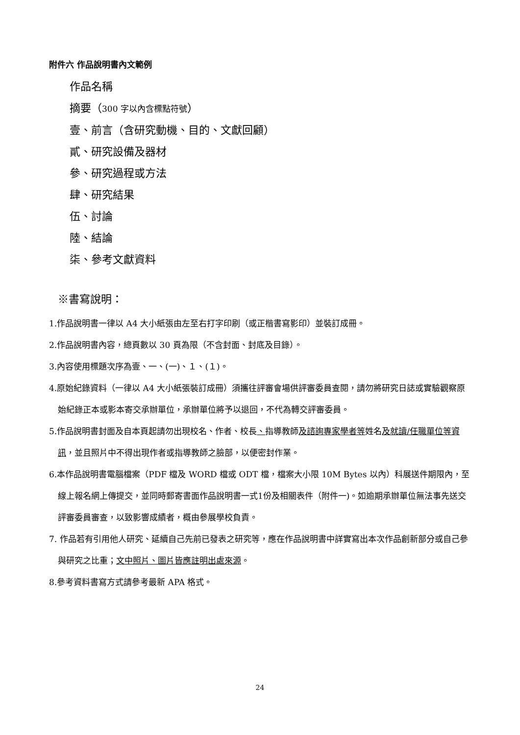附件六 作品說明書內文範例
作品名稱
摘要（300 字以內含標點符號）
壹、前言（含研究動機、目的、文獻回顧）
貳、研究設備及器材
參、研究過程或方法
肆、研究結果
伍、討論
陸、結論
柒、參考文獻資料
※書寫說明：
1.作品說明書一律以 A4 大小紙張由左至右打字印刷（或正楷書寫影印）並裝訂成冊。
2.作品說明書內容，總頁數以 30 頁為限（不含封面、封底及目錄）。
3.內容使用標題次序為壹、一、(一)、１、(１)。
4.原始紀錄資料（一律以 A4 大小紙張裝訂成冊）須攜往評審會場供評審委員查閱，請勿將研究日誌或實驗觀察原始紀錄正本或影本寄交承辦單位，承辦單位將予以退回，不代為轉交評審委員。
5.作品說明書封面及自本頁起請勿出現校名、作者、校長、指導教師及諮詢專家學者等姓名及就讀/任職單位等資訊，並且照片中不得出現作者或指導教師之臉部，以便密封作業。
6.本作品說明書電腦檔案（PDF 檔及 WORD 檔或 ODT 檔，檔案大小限 10M Bytes 以內）科展送件期限內，至線上報名網上傳提交，並同時郵寄書面作品說明書一式1份及相關表件（附件一)。如逾期承辦單位無法事先送交評審委員審查，以致影響成績者，概由參展學校負責。
7. 作品若有引用他人研究、延續自己先前已發表之研究等，應在作品說明書中詳實寫出本次作品創新部分或自己參與研究之比重；文中照片、圖片皆應註明出處來源。
8.參考資料書寫方式請參考最新 APA 格式。
24